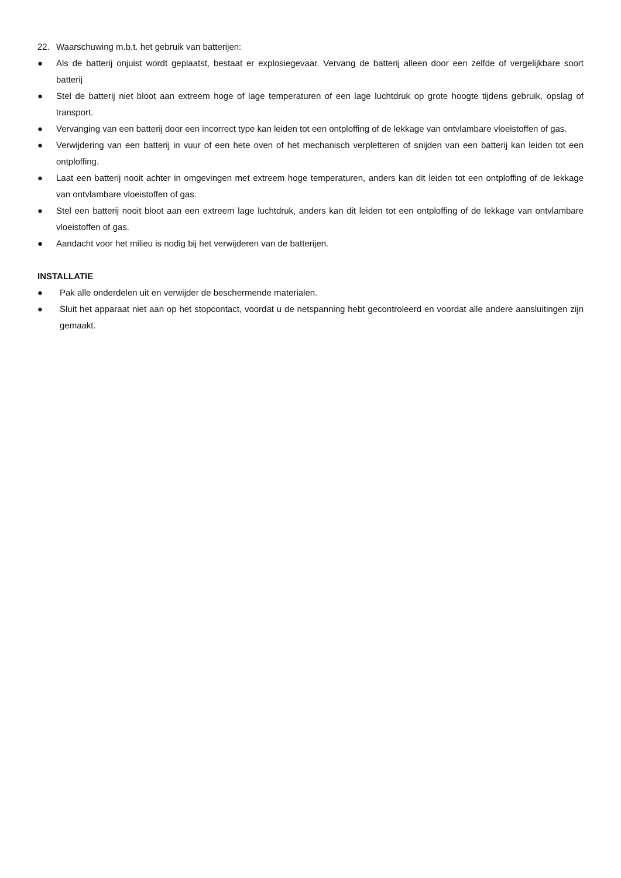22. Waarschuwing m.b.t. het gebruik van batterijen:
● Als de batterij onjuist wordt geplaatst, bestaat er explosiegevaar. Vervang de batterij alleen door een zelfde of vergelijkbare soort batterij
● Stel de batterij niet bloot aan extreem hoge of lage temperaturen of een lage luchtdruk op grote hoogte tijdens gebruik, opslag of transport.
● Vervanging van een batterij door een incorrect type kan leiden tot een ontploffing of de lekkage van ontvlambare vloeistoffen of gas.
● Verwijdering van een batterij in vuur of een hete oven of het mechanisch verpletteren of snijden van een batterij kan leiden tot een ontploffing.
● Laat een batterij nooit achter in omgevingen met extreem hoge temperaturen, anders kan dit leiden tot een ontploffing of de lekkage van ontvlambare vloeistoffen of gas.
● Stel een batterij nooit bloot aan een extreem lage luchtdruk, anders kan dit leiden tot een ontploffing of de lekkage van ontvlambare vloeistoffen of gas.
● Aandacht voor het milieu is nodig bij het verwijderen van de batterijen.
INSTALLATIE
● Pak alle onderdelen uit en verwijder de beschermende materialen.
● Sluit het apparaat niet aan op het stopcontact, voordat u de netspanning hebt gecontroleerd en voordat alle andere aansluitingen zijn gemaakt.